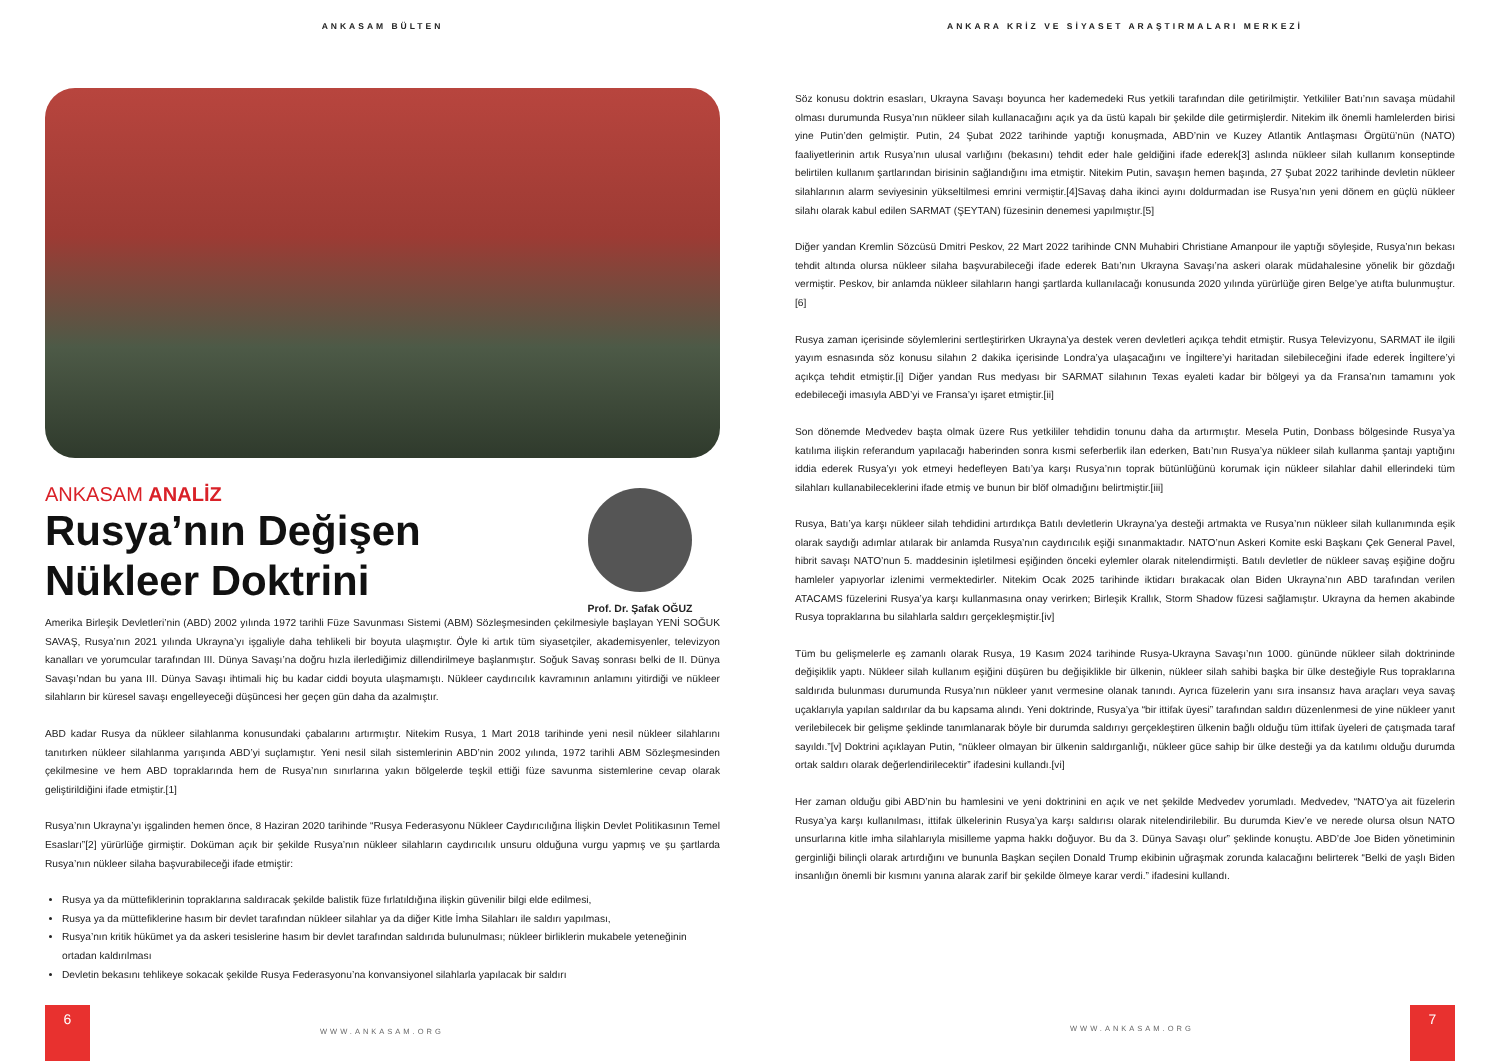ANKASAM BÜLTEN
ANKASAM ANALİZ
Rusya’nın Değişen
Nükleer Doktrini
Prof. Dr. Şafak OĞUZ
Amerika Birleşik Devletleri’nin (ABD) 2002 yılında 1972 tarihli Füze Savunması Sistemi (ABM) Sözleşmesinden çekilmesiyle başlayan YENİ SOĞUK SAVAŞ, Rusya’nın 2021 yılında Ukrayna’yı işgaliyle daha tehlikeli bir boyuta ulaşmıştır. Öyle ki artık tüm siyasetçiler, akademisyenler, televizyon kanalları ve yorumcular tarafından III. Dünya Savaşı’na doğru hızla ilerlediğimiz dillendirilmeye başlanmıştır. Soğuk Savaş sonrası belki de II. Dünya Savaşı’ndan bu yana III. Dünya Savaşı ihtimali hiç bu kadar ciddi boyuta ulaşmamıştı. Nükleer caydırıcılık kavramının anlamını yitirdiği ve nükleer silahların bir küresel savaşı engelleyeceği düşüncesi her geçen gün daha da azalmıştır.
ABD kadar Rusya da nükleer silahlanma konusundaki çabalarını artırmıştır. Nitekim Rusya, 1 Mart 2018 tarihinde yeni nesil nükleer silahlarını tanıtırken nükleer silahlanma yarışında ABD’yi suçlamıştır. Yeni nesil silah sistemlerinin ABD’nin 2002 yılında, 1972 tarihli ABM Sözleşmesinden çekilmesine ve hem ABD topraklarında hem de Rusya’nın sınırlarına yakın bölgelerde teşkil ettiği füze savunma sistemlerine cevap olarak geliştirildiğini ifade etmiştir.[1]
Rusya’nın Ukrayna’yı işgalinden hemen önce, 8 Haziran 2020 tarihinde “Rusya Federasyonu Nükleer Caydırıcılığına İlişkin Devlet Politikasının Temel Esasları”[2] yürürlüğe girmiştir. Doküman açık bir şekilde Rusya’nın nükleer silahların caydırıcılık unsuru olduğuna vurgu yapmış ve şu şartlarda Rusya’nın nükleer silaha başvurabileceği ifade etmiştir:
Rusya ya da müttefiklerinin topraklarına saldıracak şekilde balistik füze fırlatıldığına ilişkin güvenilir bilgi elde edilmesi,
Rusya ya da müttefiklerine hasım bir devlet tarafından nükleer silahlar ya da diğer Kitle İmha Silahları ile saldırı yapılması,
Rusya’nın kritik hükümet ya da askeri tesislerine hasım bir devlet tarafından saldırıda bulunulması; nükleer birliklerin mukabele yeteneğinin ortadan kaldırılması
Devletin bekasını tehlikeye sokacak şekilde Rusya Federasyonu’na konvansiyonel silahlarla yapılacak bir saldırı
6
WWW.ANKASAM.ORG
ANKARA KRİZ VE SİYASET ARAŞTIRMALARI MERKEZİ
Söz konusu doktrin esasları, Ukrayna Savaşı boyunca her kademedeki Rus yetkili tarafından dile getirilmiştir. Yetkililer Batı’nın savaşa müdahil olması durumunda Rusya’nın nükleer silah kullanacağını açık ya da üstü kapalı bir şekilde dile getirmişlerdir. Nitekim ilk önemli hamlelerden birisi yine Putin’den gelmiştir. Putin, 24 Şubat 2022 tarihinde yaptığı konuşmada, ABD’nin ve Kuzey Atlantik Antlaşması Örgütü’nün (NATO) faaliyetlerinin artık Rusya’nın ulusal varlığını (bekasını) tehdit eder hale geldiğini ifade ederek[3] aslında nükleer silah kullanım konseptinde belirtilen kullanım şartlarından birisinin sağlandığını ima etmiştir. Nitekim Putin, savaşın hemen başında, 27 Şubat 2022 tarihinde devletin nükleer silahlarının alarm seviyesinin yükseltilmesi emrini vermiştir.[4]Savaş daha ikinci ayını doldurmadan ise Rusya’nın yeni dönem en güçlü nükleer silahı olarak kabul edilen SARMAT (ŞEYTAN) füzesinin denemesi yapılmıştır.[5]
Diğer yandan Kremlin Sözcüsü Dmitri Peskov, 22 Mart 2022 tarihinde CNN Muhabiri Christiane Amanpour ile yaptığı söyleşide, Rusya’nın bekası tehdit altında olursa nükleer silaha başvurabileceği ifade ederek Batı’nın Ukrayna Savaşı’na askeri olarak müdahalesine yönelik bir gözdağı vermiştir. Peskov, bir anlamda nükleer silahların hangi şartlarda kullanılacağı konusunda 2020 yılında yürürlüğe giren Belge’ye atıfta bulunmuştur.[6]
Rusya zaman içerisinde söylemlerini sertleştirirken Ukrayna’ya destek veren devletleri açıkça tehdit etmiştir. Rusya Televizyonu, SARMAT ile ilgili yayım esnasında söz konusu silahın 2 dakika içerisinde Londra’ya ulaşacağını ve İngiltere’yi haritadan silebileceğini ifade ederek İngiltere’yi açıkça tehdit etmiştir.[i] Diğer yandan Rus medyası bir SARMAT silahının Texas eyaleti kadar bir bölgeyi ya da Fransa’nın tamamını yok edebileceği imasıyla ABD’yi ve Fransa’yı işaret etmiştir.[ii]
Son dönemde Medvedev başta olmak üzere Rus yetkililer tehdidin tonunu daha da artırmıştır. Mesela Putin, Donbass bölgesinde Rusya’ya katılıma ilişkin referandum yapılacağı haberinden sonra kısmi seferberlik ilan ederken, Batı’nın Rusya’ya nükleer silah kullanma şantajı yaptığını iddia ederek Rusya’yı yok etmeyi hedefleyen Batı’ya karşı Rusya’nın toprak bütünlüğünü korumak için nükleer silahlar dahil ellerindeki tüm silahları kullanabileceklerini ifade etmiş ve bunun bir blöf olmadığını belirtmiştir.[iii]
Rusya, Batı’ya karşı nükleer silah tehdidini artırdıkça Batılı devletlerin Ukrayna’ya desteği artmakta ve Rusya’nın nükleer silah kullanımında eşik olarak saydığı adımlar atılarak bir anlamda Rusya’nın caydırıcılık eşiği sınanmaktadır. NATO’nun Askeri Komite eski Başkanı Çek General Pavel, hibrit savaşı NATO’nun 5. maddesinin işletilmesi eşiğinden önceki eylemler olarak nitelendirmişti. Batılı devletler de nükleer savaş eşiğine doğru hamleler yapıyorlar izlenimi vermektedirler. Nitekim Ocak 2025 tarihinde iktidarı bırakacak olan Biden Ukrayna’nın ABD tarafından verilen ATACAMS füzelerini Rusya’ya karşı kullanmasına onay verirken; Birleşik Krallık, Storm Shadow füzesi sağlamıştır. Ukrayna da hemen akabinde Rusya topraklarına bu silahlarla saldırı gerçekleşmiştir.[iv]
Tüm bu gelişmelerle eş zamanlı olarak Rusya, 19 Kasım 2024 tarihinde Rusya-Ukrayna Savaşı’nın 1000. gününde nükleer silah doktrininde değişiklik yaptı. Nükleer silah kullanım eşiğini düşüren bu değişiklikle bir ülkenin, nükleer silah sahibi başka bir ülke desteğiyle Rus topraklarına saldırıda bulunması durumunda Rusya’nın nükleer yanıt vermesine olanak tanındı. Ayrıca füzelerin yanı sıra insansız hava araçları veya savaş uçaklarıyla yapılan saldırılar da bu kapsama alındı. Yeni doktrinde, Rusya’ya “bir ittifak üyesi” tarafından saldırı düzenlenmesi de yine nükleer yanıt verilebilecek bir gelişme şeklinde tanımlanarak böyle bir durumda saldırıyı gerçekleştiren ülkenin bağlı olduğu tüm ittifak üyeleri de çatışmada taraf sayıldı.”[v] Doktrini açıklayan Putin, “nükleer olmayan bir ülkenin saldırganlığı, nükleer güce sahip bir ülke desteği ya da katılımı olduğu durumda ortak saldırı olarak değerlendirilecektir” ifadesini kullandı.[vi]
Her zaman olduğu gibi ABD’nin bu hamlesini ve yeni doktrinini en açık ve net şekilde Medvedev yorumladı. Medvedev, “NATO’ya ait füzelerin Rusya’ya karşı kullanılması, ittifak ülkelerinin Rusya’ya karşı saldırısı olarak nitelendirilebilir. Bu durumda Kiev’e ve nerede olursa olsun NATO unsurlarına kitle imha silahlarıyla misilleme yapma hakkı doğuyor. Bu da 3. Dünya Savaşı olur” şeklinde konuştu. ABD’de Joe Biden yönetiminin gerginliği bilinçli olarak artırdığını ve bununla Başkan seçilen Donald Trump ekibinin uğraşmak zorunda kalacağını belirterek “Belki de yaşlı Biden insanlığın önemli bir kısmını yanına alarak zarif bir şekilde ölmeye karar verdi.” ifadesini kullandı.
WWW.ANKASAM.ORG
7